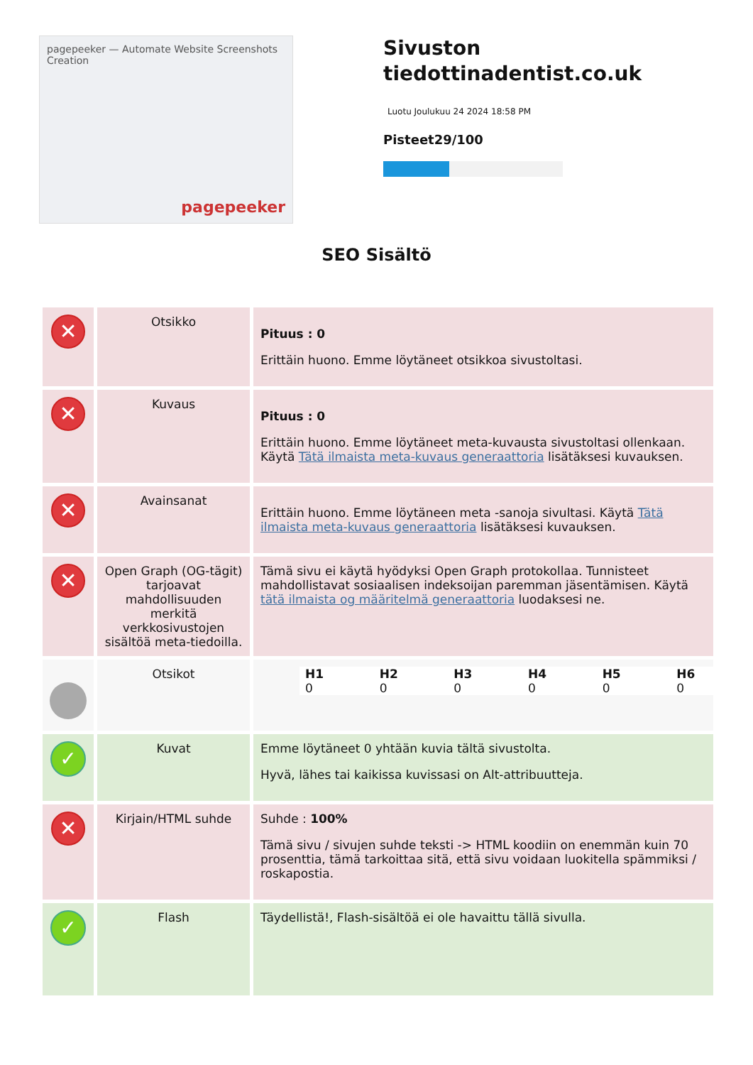pagepeeker — Automate Website Screenshots Creation
pagepeeker
Sivuston tiedottinadentist.co.uk
Luotu Joulukuu 24 2024 18:58 PM
Pisteet29/100
SEO Sisältö
| ✕ | Otsikko | Pituus : 0 Erittäin huono. Emme löytäneet otsikkoa sivustoltasi. |
| ✕ | Kuvaus | Pituus : 0 Erittäin huono. Emme löytäneet meta-kuvausta sivustoltasi ollenkaan. Käytä Tätä ilmaista meta-kuvaus generaattoria lisätäksesi kuvauksen. |
| ✕ | Avainsanat | Erittäin huono. Emme löytäneen meta -sanoja sivultasi. Käytä Tätä ilmaista meta-kuvaus generaattoria lisätäksesi kuvauksen. |
| ✕ | Open Graph (OG-tägit) tarjoavat mahdollisuuden merkitä verkkosivustojen sisältöä meta-tiedoilla. | Tämä sivu ei käytä hyödyksi Open Graph protokollaa. Tunnisteet mahdollistavat sosiaalisen indeksoijan paremman jäsentämisen. Käytä tätä ilmaista og määritelmä generaattoria luodaksesi ne. |
| | Otsikot | / H1 / H2 / H3 / H4 / H5 / H6 / / 0 / 0 / 0 / 0 / 0 / 0 / |
| ✓ | Kuvat | Emme löytäneet 0 yhtään kuvia tältä sivustolta. Hyvä, lähes tai kaikissa kuvissasi on Alt-attribuutteja. |
| ✕ | Kirjain/HTML suhde | Suhde : 100% Tämä sivu / sivujen suhde teksti -> HTML koodiin on enemmän kuin 70 prosenttia, tämä tarkoittaa sitä, että sivu voidaan luokitella spämmiksi / roskapostia. |
| ✓ | Flash | Täydellistä!, Flash-sisältöä ei ole havaittu tällä sivulla. |